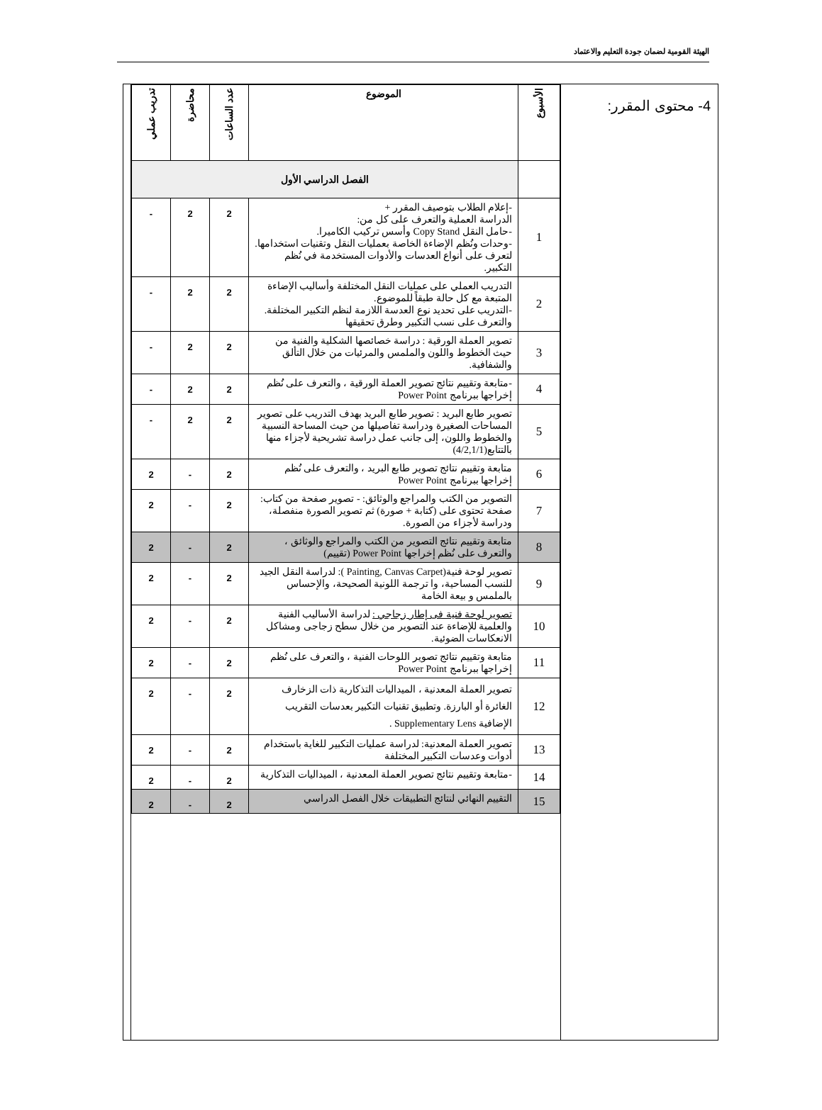الهيئة القومية لضمان جودة التعليم والاعتماد
4- محتوى المقرر:
| الأسبوع | الموضوع | عدد الساعات | محاضرة | تدريب عملي |
| --- | --- | --- | --- | --- |
| | الفصل الدراسي الأول | | | |
| 1 | -إعلام الطلاب بتوصيف المقرر + الدراسة العملية والتعرف على كل من: -حامل النقل Copy Stand وأسس تركيب الكاميرا. -وحدات ونُظم الإضاءة الخاصة بعمليات النقل وتقنيات استخدامها. لتعرف على أنواع العدسات والأدوات المستخدمة في نُظم التكبير. | 2 | 2 | - |
| 2 | التدريب العملي على عمليات النقل المختلفة وأساليب الإضاءة المتبعة مع كل حالة طبقاً للموضوع. -التدريب على تحديد نوع العدسة اللازمة لنظم التكبير المختلفة. والتعرف على نسب التكبير وطرق تحقيقها | 2 | 2 | - |
| 3 | تصوير العملة الورقية : دراسة خصائصها الشكلية والفنية من حيث الخطوط واللون والملمس والمرئيات من خلال التألق والشفافية. | 2 | 2 | - |
| 4 | -متابعة وتقييم نتائج تصوير العملة الورقية ، والتعرف على نُظم إخراجها ببرنامج Power Point | 2 | 2 | - |
| 5 | تصوير طابع البريد : تصوير طابع البريد بهدف التدريب على تصوير المساحات الصغيرة ودراسة تفاصيلها من حيث المساحة النسبية والخطوط واللون، إلى جانب عمل دراسة تشريحية لأجزاء منها بالتتابع(4/2,1/1) | 2 | 2 | - |
| 6 | متابعة وتقييم نتائج تصوير طابع البريد ، والتعرف على نُظم إخراجها ببرنامج Power Point | 2 | - | 2 |
| 7 | التصوير من الكتب والمراجع والوثائق: - تصوير صفحة من كتاب: صفحة تحتوى على (كتابة + صورة) ثم تصوير الصورة منفصلة، ودراسة لأجزاء من الصورة. | 2 | - | 2 |
| 8 | متابعة وتقييم نتائج التصوير من الكتب والمراجع والوثائق ، والتعرف على نُظم إخراجها Power Point (تقييم) | 2 | - | 2 |
| 9 | تصوير لوحة فنية(Painting, Canvas Carpet ): لدراسة النقل الجيد للنسب المساحية، وا ترجمة اللونية الصحيحة، والإحساس بالملمس و بيعة الخامة | 2 | - | 2 |
| 10 | تصوير لوحة فنية فى إطار زجاجي : لدراسة الأساليب الفنية والعلمية للإضاءة عند التصوير من خلال سطح زجاجى ومشاكل الانعكاسات الضوئية. | 2 | - | 2 |
| 11 | متابعة وتقييم نتائج تصوير اللوحات الفنية ، والتعرف على نُظم إخراجها ببرنامج Power Point | 2 | - | 2 |
| 12 | تصوير العملة المعدنية ، الميداليات التذكارية ذات الزخارف الغائرة أو البارزة. وتطبيق تقنيات التكبير بعدسات التقريب الإضافية Supplementary Lens . | 2 | - | 2 |
| 13 | تصوير العملة المعدنية: لدراسة عمليات التكبير للغاية باستخدام أدوات وعدسات التكبير المختلفة | 2 | - | 2 |
| 14 | -متابعة وتقييم نتائج تصوير العملة المعدنية ، الميداليات التذكارية | 2 | - | 2 |
| 15 | التقييم النهائي لنتائج التطبيقات خلال الفصل الدراسي | 2 | - | 2 |